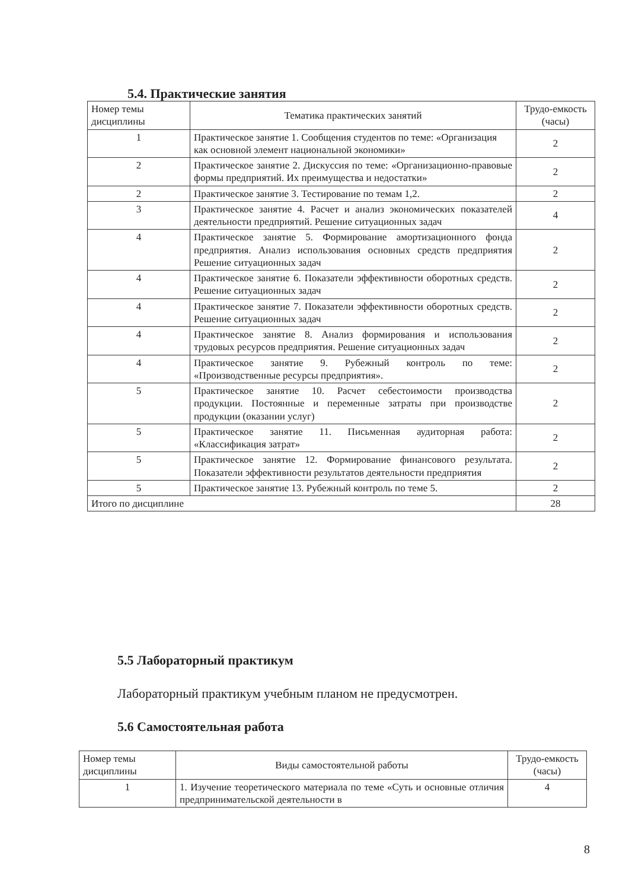5.4. Практические занятия
| Номер темы дисциплины | Тематика практических занятий | Трудо-емкость (часы) |
| --- | --- | --- |
| 1 | Практическое занятие 1. Сообщения студентов по теме: «Организация как основной элемент национальной экономики» | 2 |
| 2 | Практическое занятие 2. Дискуссия по теме: «Организационно-правовые формы предприятий. Их преимущества и недостатки» | 2 |
| 2 | Практическое занятие 3. Тестирование по темам 1,2. | 2 |
| 3 | Практическое занятие 4. Расчет и анализ экономических показателей деятельности предприятий. Решение ситуационных задач | 4 |
| 4 | Практическое занятие 5. Формирование амортизационного фонда предприятия. Анализ использования основных средств предприятия Решение ситуационных задач | 2 |
| 4 | Практическое занятие 6. Показатели эффективности оборотных средств. Решение ситуационных задач | 2 |
| 4 | Практическое занятие 7. Показатели эффективности оборотных средств. Решение ситуационных задач | 2 |
| 4 | Практическое занятие 8. Анализ формирования и использования трудовых ресурсов предприятия. Решение ситуационных задач | 2 |
| 4 | Практическое занятие 9. Рубежный контроль по теме: «Производственные ресурсы предприятия». | 2 |
| 5 | Практическое занятие 10. Расчет себестоимости производства продукции. Постоянные и переменные затраты при производстве продукции (оказании услуг) | 2 |
| 5 | Практическое занятие 11. Письменная аудиторная работа: «Классификация затрат» | 2 |
| 5 | Практическое занятие 12. Формирование финансового результата. Показатели эффективности результатов деятельности предприятия | 2 |
| 5 | Практическое занятие 13. Рубежный контроль по теме 5. | 2 |
| Итого по дисциплине | | 28 |
5.5 Лабораторный практикум
Лабораторный практикум учебным планом не предусмотрен.
5.6 Самостоятельная работа
| Номер темы дисциплины | Виды самостоятельной работы | Трудо-емкость (часы) |
| --- | --- | --- |
| 1 | 1. Изучение теоретического материала по теме «Суть и основные отличия предпринимательской деятельности в | 4 |
8